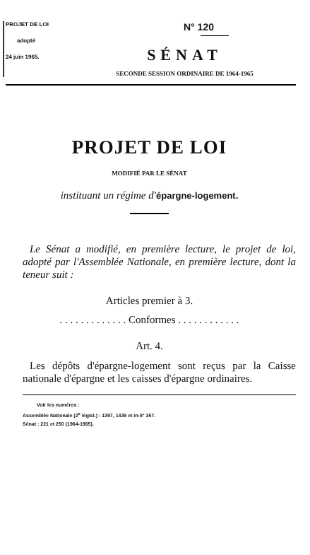PROJET DE LOI
adopté
24 juin 1965.
N° 120
SÉNAT
SECONDE SESSION ORDINAIRE DE 1964-1965
PROJET DE LOI
MODIFIÉ PAR LE SÉNAT
instituant un régime d'épargne-logement.
Le Sénat a modifié, en première lecture, le projet de loi, adopté par l'Assemblée Nationale, en première lecture, dont la teneur suit :
Articles premier à 3.
. . . . . . . . . . . . . Conformes . . . . . . . . . . . .
Art. 4.
Les dépôts d'épargne-logement sont reçus par la Caisse nationale d'épargne et les caisses d'épargne ordinaires.
Voir les numéros :
Assemblée Nationale (2<sup>e</sup> législ.) : 1397, 1439 et in-8° 357.
Sénat : 221 et 250 (1964-1965).